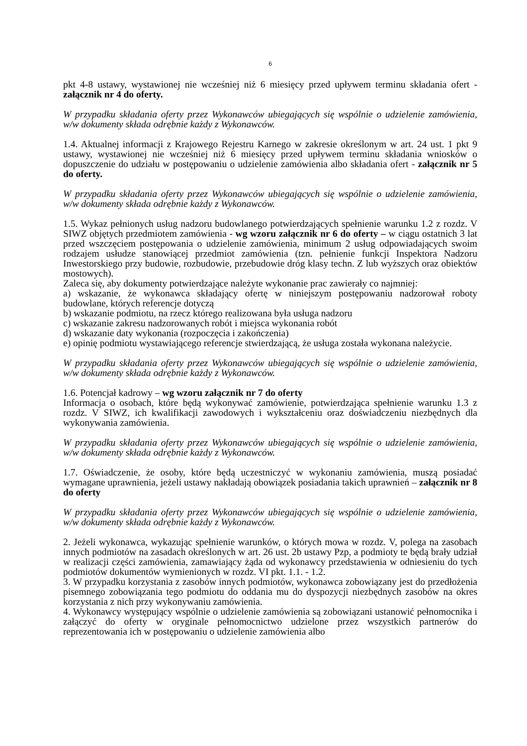6
pkt 4-8 ustawy, wystawionej nie wcześniej niż 6 miesięcy przed upływem terminu składania ofert - załącznik nr 4 do oferty.
W przypadku składania oferty przez Wykonawców ubiegających się wspólnie o udzielenie zamówienia, w/w dokumenty składa odrębnie każdy z Wykonawców.
1.4. Aktualnej informacji z Krajowego Rejestru Karnego w zakresie określonym w art. 24 ust. 1 pkt 9 ustawy, wystawionej nie wcześniej niż 6 miesięcy przed upływem terminu składania wniosków o dopuszczenie do udziału w postępowaniu o udzielenie zamówienia albo składania ofert - załącznik nr 5 do oferty.
W przypadku składania oferty przez Wykonawców ubiegających się wspólnie o udzielenie zamówienia, w/w dokumenty składa odrębnie każdy z Wykonawców.
1.5. Wykaz pełnionych usług nadzoru budowlanego potwierdzających spełnienie warunku 1.2 z rozdz. V SIWZ objętych przedmiotem zamówienia - wg wzoru załącznik nr 6 do oferty – w ciągu ostatnich 3 lat przed wszczęciem postępowania o udzielenie zamówienia, minimum 2 usług odpowiadających swoim rodzajem usłudze stanowiącej przedmiot zamówienia (tzn. pełnienie funkcji Inspektora Nadzoru Inwestorskiego przy budowie, rozbudowie, przebudowie dróg klasy techn. Z lub wyższych oraz obiektów mostowych).
Zaleca się, aby dokumenty potwierdzające należyte wykonanie prac zawierały co najmniej:
a) wskazanie, że wykonawca składający ofertę w niniejszym postępowaniu nadzorował roboty budowlane, których referencje dotyczą
b) wskazanie podmiotu, na rzecz którego realizowana była usługa nadzoru
c) wskazanie zakresu nadzorowanych robót i miejsca wykonania robót
d) wskazanie daty wykonania (rozpoczęcia i zakończenia)
e) opinię podmiotu wystawiającego referencje stwierdzającą, że usługa została wykonana należycie.
W przypadku składania oferty przez Wykonawców ubiegających się wspólnie o udzielenie zamówienia, w/w dokumenty składa odrębnie każdy z Wykonawców.
1.6. Potencjał kadrowy – wg wzoru załącznik nr 7 do oferty
Informacja o osobach, które będą wykonywać zamówienie, potwierdzająca spełnienie warunku 1.3 z rozdz. V SIWZ, ich kwalifikacji zawodowych i wykształceniu oraz doświadczeniu niezbędnych dla wykonywania zamówienia.
W przypadku składania oferty przez Wykonawców ubiegających się wspólnie o udzielenie zamówienia, w/w dokumenty składa odrębnie każdy z Wykonawców.
1.7. Oświadczenie, że osoby, które będą uczestniczyć w wykonaniu zamówienia, muszą posiadać wymagane uprawnienia, jeżeli ustawy nakładają obowiązek posiadania takich uprawnień – załącznik nr 8 do oferty
W przypadku składania oferty przez Wykonawców ubiegających się wspólnie o udzielenie zamówienia, w/w dokumenty składa odrębnie każdy z Wykonawców.
2. Jeżeli wykonawca, wykazując spełnienie warunków, o których mowa w rozdz. V, polega na zasobach innych podmiotów na zasadach określonych w art. 26 ust. 2b ustawy Pzp, a podmioty te będą brały udział w realizacji części zamówienia, zamawiający żąda od wykonawcy przedstawienia w odniesieniu do tych podmiotów dokumentów wymienionych w rozdz. VI pkt. 1.1. - 1.2.
3. W przypadku korzystania z zasobów innych podmiotów, wykonawca zobowiązany jest do przedłożenia pisemnego zobowiązania tego podmiotu do oddania mu do dyspozycji niezbędnych zasobów na okres korzystania z nich przy wykonywaniu zamówienia.
4. Wykonawcy występujący wspólnie o udzielenie zamówienia są zobowiązani ustanowić pełnomocnika i załączyć do oferty w oryginale pełnomocnictwo udzielone przez wszystkich partnerów do reprezentowania ich w postępowaniu o udzielenie zamówienia albo